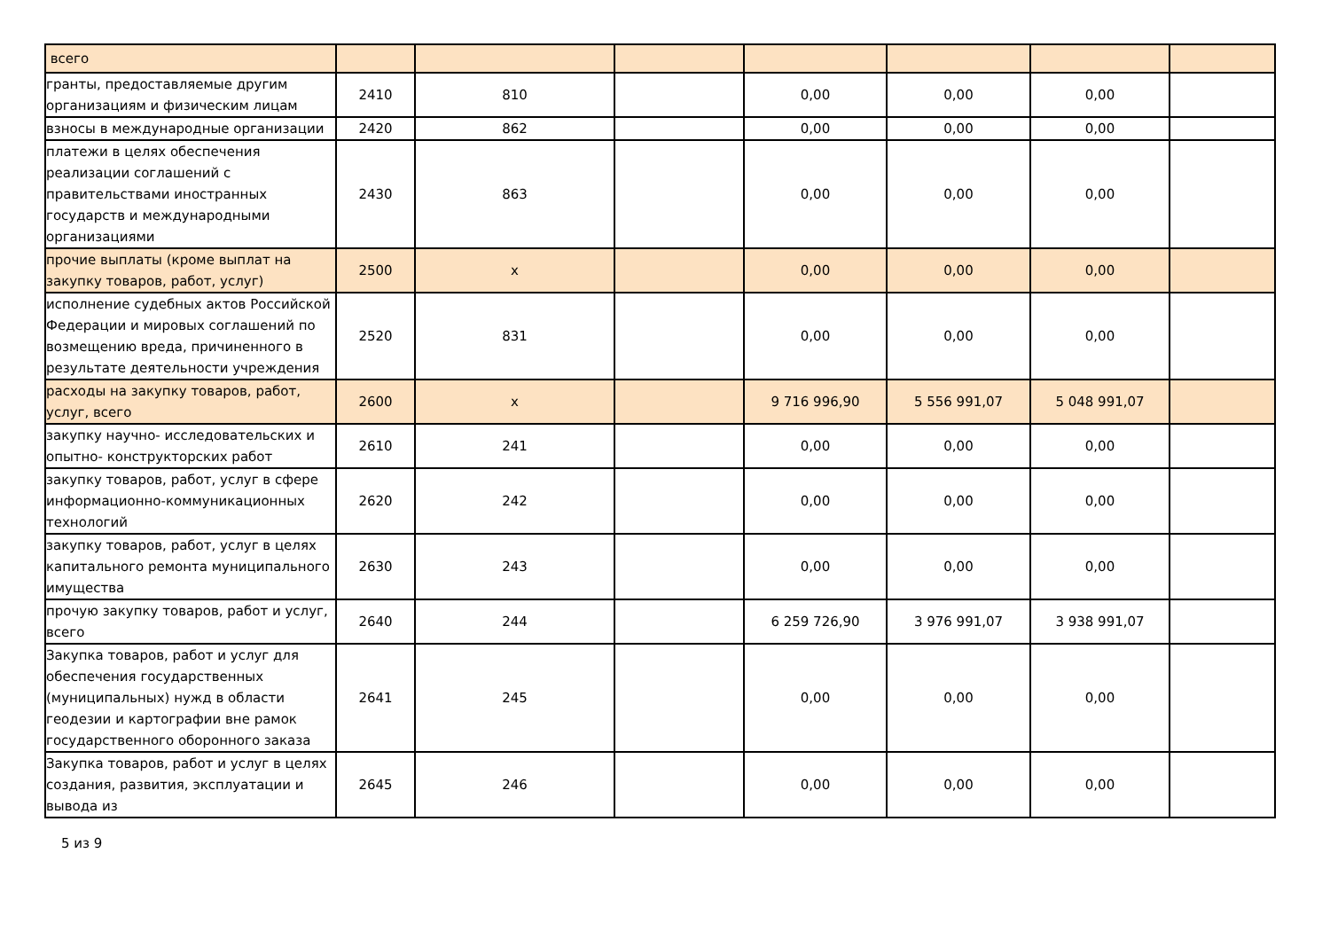| всего | | | | | | | |
| гранты, предоставляемые другим организациям и физическим лицам | 2410 | 810 | | 0,00 | 0,00 | 0,00 | |
| взносы в международные организации | 2420 | 862 | | 0,00 | 0,00 | 0,00 | |
| платежи в целях обеспечения реализации соглашений с правительствами иностранных государств и международными организациями | 2430 | 863 | | 0,00 | 0,00 | 0,00 | |
| прочие выплаты (кроме выплат на закупку товаров, работ, услуг) | 2500 | x | | 0,00 | 0,00 | 0,00 | |
| исполнение судебных актов Российской Федерации и мировых соглашений по возмещению вреда, причиненного в результате деятельности учреждения | 2520 | 831 | | 0,00 | 0,00 | 0,00 | |
| расходы на закупку товаров, работ, услуг, всего | 2600 | x | | 9 716 996,90 | 5 556 991,07 | 5 048 991,07 | |
| закупку научно- исследовательских и опытно- конструкторских работ | 2610 | 241 | | 0,00 | 0,00 | 0,00 | |
| закупку товаров, работ, услуг в сфере информационно-коммуникационных технологий | 2620 | 242 | | 0,00 | 0,00 | 0,00 | |
| закупку товаров, работ, услуг в целях капитального ремонта муниципального имущества | 2630 | 243 | | 0,00 | 0,00 | 0,00 | |
| прочую закупку товаров, работ и услуг, всего | 2640 | 244 | | 6 259 726,90 | 3 976 991,07 | 3 938 991,07 | |
| Закупка товаров, работ и услуг для обеспечения государственных (муниципальных) нужд в области геодезии и картографии вне рамок государственного оборонного заказа | 2641 | 245 | | 0,00 | 0,00 | 0,00 | |
| Закупка товаров, работ и услуг в целях создания, развития, эксплуатации и вывода из | 2645 | 246 | | 0,00 | 0,00 | 0,00 | |
5 из 9